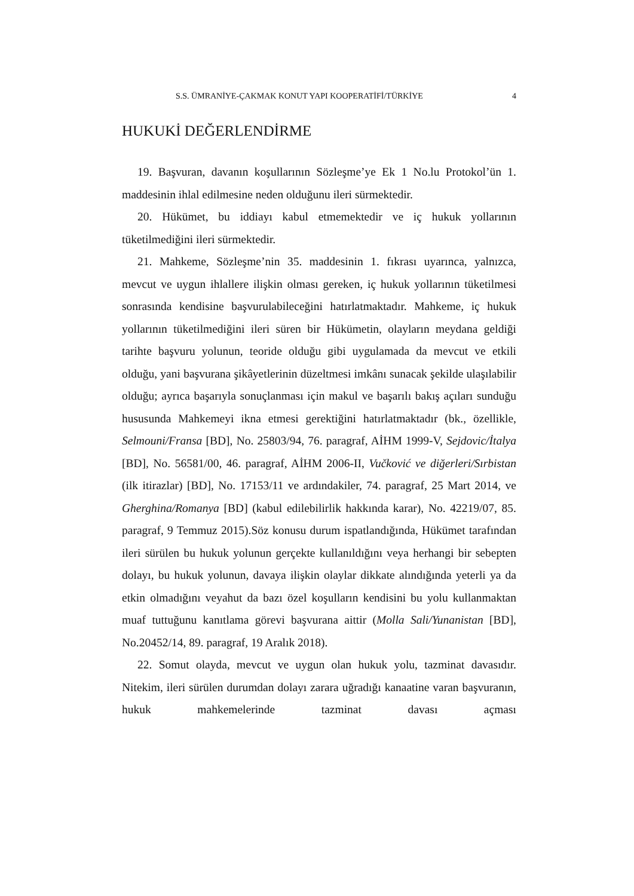S.S. ÜMRANİYE-ÇAKMAK KONUT YAPI KOOPERATİFİ/TÜRKİYE 4
HUKUKİ DEĞERLENDİRME
19. Başvuran, davanın koşullarının Sözleşme’ye Ek 1 No.lu Protokol’ün 1. maddesinin ihlal edilmesine neden olduğunu ileri sürmektedir.
20. Hükümet, bu iddiayı kabul etmemektedir ve iç hukuk yollarının tüketilmediğini ileri sürmektedir.
21. Mahkeme, Sözleşme’nin 35. maddesinin 1. fıkrası uyarınca, yalnızca, mevcut ve uygun ihlallere ilişkin olması gereken, iç hukuk yollarının tüketilmesi sonrasında kendisine başvurulabileceğini hatırlatmaktadır. Mahkeme, iç hukuk yollarının tüketilmediğini ileri süren bir Hükümetin, olayların meydana geldiği tarihte başvuru yolunun, teoride olduğu gibi uygulamada da mevcut ve etkili olduğu, yani başvurana şikâyetlerinin düzeltmesi imkânı sunacak şekilde ulaşılabilir olduğu; ayrıca başarıyla sonuçlanması için makul ve başarılı bakış açıları sunduğu hususunda Mahkemeyi ikna etmesi gerektiğini hatırlatmaktadır (bk., özellikle, Selmouni/Fransa [BD], No. 25803/94, 76. paragraf, AİHM 1999-V, Sejdovic/İtalya [BD], No. 56581/00, 46. paragraf, AİHM 2006-II, Vučković ve diğerleri/Sırbistan (ilk itirazlar) [BD], No. 17153/11 ve ardındakiler, 74. paragraf, 25 Mart 2014, ve Gherghina/Romanya [BD] (kabul edilebilirlik hakkında karar), No. 42219/07, 85. paragraf, 9 Temmuz 2015).Söz konusu durum ispatlandığında, Hükümet tarafından ileri sürülen bu hukuk yolunun gerçekte kullanıldığını veya herhangi bir sebepten dolayı, bu hukuk yolunun, davaya ilişkin olaylar dikkate alındığında yeterli ya da etkin olmadığını veyahut da bazı özel koşulların kendisini bu yolu kullanmaktan muaf tuttuğunu kanıtlama görevi başvurana aittir (Molla Sali/Yunanistan [BD], No.20452/14, 89. paragraf, 19 Aralık 2018).
22. Somut olayda, mevcut ve uygun olan hukuk yolu, tazminat davasıdır. Nitekim, ileri sürülen durumdan dolayı zarara uğradığı kanaatine varan başvuranın, hukuk mahkemelerinde tazminat davası açması